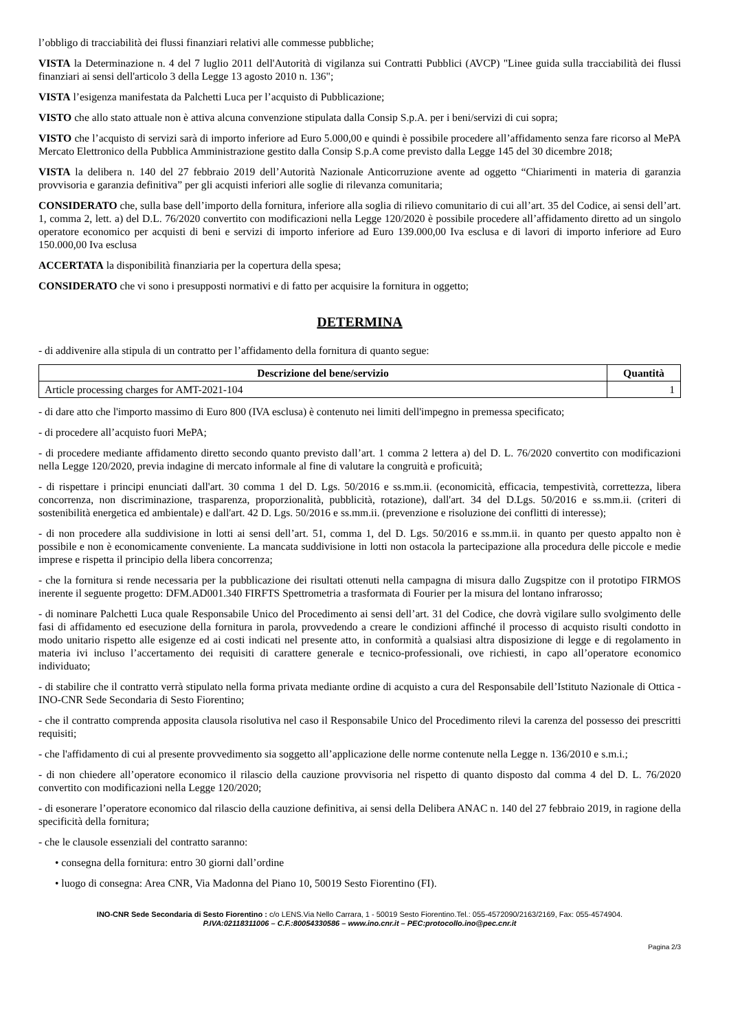l’obbligo di tracciabilità dei flussi finanziari relativi alle commesse pubbliche;
VISTA la Determinazione n. 4 del 7 luglio 2011 dell'Autorità di vigilanza sui Contratti Pubblici (AVCP) "Linee guida sulla tracciabilità dei flussi finanziari ai sensi dell'articolo 3 della Legge 13 agosto 2010 n. 136";
VISTA l’esigenza manifestata da Palchetti Luca per l’acquisto di Pubblicazione;
VISTO che allo stato attuale non è attiva alcuna convenzione stipulata dalla Consip S.p.A. per i beni/servizi di cui sopra;
VISTO che l’acquisto di servizi sarà di importo inferiore ad Euro 5.000,00 e quindi è possibile procedere all’affidamento senza fare ricorso al MePA Mercato Elettronico della Pubblica Amministrazione gestito dalla Consip S.p.A come previsto dalla Legge 145 del 30 dicembre 2018;
VISTA la delibera n. 140 del 27 febbraio 2019 dell’Autorità Nazionale Anticorruzione avente ad oggetto “Chiarimenti in materia di garanzia provvisoria e garanzia definitiva” per gli acquisti inferiori alle soglie di rilevanza comunitaria;
CONSIDERATO che, sulla base dell’importo della fornitura, inferiore alla soglia di rilievo comunitario di cui all’art. 35 del Codice, ai sensi dell’art. 1, comma 2, lett. a) del D.L. 76/2020 convertito con modificazioni nella Legge 120/2020 è possibile procedere all’affidamento diretto ad un singolo operatore economico per acquisti di beni e servizi di importo inferiore ad Euro 139.000,00 Iva esclusa e di lavori di importo inferiore ad Euro 150.000,00 Iva esclusa
ACCERTATA la disponibilità finanziaria per la copertura della spesa;
CONSIDERATO che vi sono i presupposti normativi e di fatto per acquisire la fornitura in oggetto;
DETERMINA
- di addivenire alla stipula di un contratto per l’affidamento della fornitura di quanto segue:
| Descrizione del bene/servizio | Quantità |
| --- | --- |
| Article processing charges for AMT-2021-104 | 1 |
- di dare atto che l'importo massimo di Euro 800 (IVA esclusa) è contenuto nei limiti dell'impegno in premessa specificato;
- di procedere all’acquisto fuori MePA;
- di procedere mediante affidamento diretto secondo quanto previsto dall’art. 1 comma 2 lettera a) del D. L. 76/2020 convertito con modificazioni nella Legge 120/2020, previa indagine di mercato informale al fine di valutare la congruità e proficuità;
- di rispettare i principi enunciati dall'art. 30 comma 1 del D. Lgs. 50/2016 e ss.mm.ii. (economicità, efficacia, tempestività, correttezza, libera concorrenza, non discriminazione, trasparenza, proporzionalità, pubblicità, rotazione), dall'art. 34 del D.Lgs. 50/2016 e ss.mm.ii. (criteri di sostenibilità energetica ed ambientale) e dall'art. 42 D. Lgs. 50/2016 e ss.mm.ii. (prevenzione e risoluzione dei conflitti di interesse);
- di non procedere alla suddivisione in lotti ai sensi dell’art. 51, comma 1, del D. Lgs. 50/2016 e ss.mm.ii. in quanto per questo appalto non è possibile e non è economicamente conveniente. La mancata suddivisione in lotti non ostacola la partecipazione alla procedura delle piccole e medie imprese e rispetta il principio della libera concorrenza;
- che la fornitura si rende necessaria per la pubblicazione dei risultati ottenuti nella campagna di misura dallo Zugspitze con il prototipo FIRMOS inerente il seguente progetto: DFM.AD001.340 FIRFTS Spettrometria a trasformata di Fourier per la misura del lontano infrarosso;
- di nominare Palchetti Luca quale Responsabile Unico del Procedimento ai sensi dell’art. 31 del Codice, che dovrà vigilare sullo svolgimento delle fasi di affidamento ed esecuzione della fornitura in parola, provvedendo a creare le condizioni affinché il processo di acquisto risulti condotto in modo unitario rispetto alle esigenze ed ai costi indicati nel presente atto, in conformità a qualsiasi altra disposizione di legge e di regolamento in materia ivi incluso l’accertamento dei requisiti di carattere generale e tecnico-professionali, ove richiesti, in capo all’operatore economico individuato;
- di stabilire che il contratto verrà stipulato nella forma privata mediante ordine di acquisto a cura del Responsabile dell’Istituto Nazionale di Ottica - INO-CNR Sede Secondaria di Sesto Fiorentino;
- che il contratto comprenda apposita clausola risolutiva nel caso il Responsabile Unico del Procedimento rilevi la carenza del possesso dei prescritti requisiti;
- che l'affidamento di cui al presente provvedimento sia soggetto all’applicazione delle norme contenute nella Legge n. 136/2010 e s.m.i.;
- di non chiedere all’operatore economico il rilascio della cauzione provvisoria nel rispetto di quanto disposto dal comma 4 del D. L. 76/2020 convertito con modificazioni nella Legge 120/2020;
- di esonerare l’operatore economico dal rilascio della cauzione definitiva, ai sensi della Delibera ANAC n. 140 del 27 febbraio 2019, in ragione della specificità della fornitura;
- che le clausole essenziali del contratto saranno:
• consegna della fornitura: entro 30 giorni dall’ordine
• luogo di consegna: Area CNR, Via Madonna del Piano 10, 50019 Sesto Fiorentino (FI).
INO-CNR Sede Secondaria di Sesto Fiorentino : c/o LENS.Via Nello Carrara, 1 - 50019 Sesto Fiorentino.Tel.: 055-4572090/2163/2169, Fax: 055-4574904.
P.IVA:02118311006 – C.F.:80054330586 – www.ino.cnr.it – PEC:protocollo.ino@pec.cnr.it
Pagina 2/3